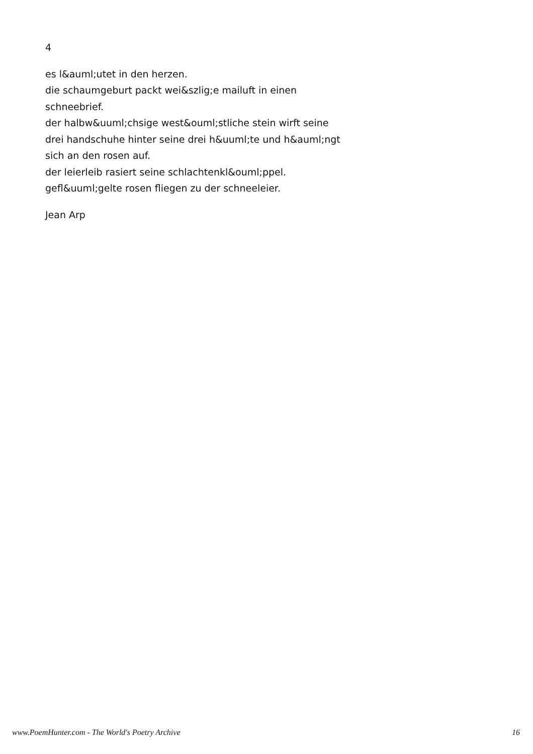4
es l&auml;utet in den herzen.
die schaumgeburt packt wei&szlig;e mailuft in einen
schneebrief.
der halbw&uuml;chsige west&ouml;stliche stein wirft seine
drei handschuhe hinter seine drei h&uuml;te und h&auml;ngt
sich an den rosen auf.
der leierleib rasiert seine schlachtenkl&ouml;ppel.
gefl&uuml;gelte rosen fliegen zu der schneeleier.
Jean Arp
www.PoemHunter.com - The World's Poetry Archive 16